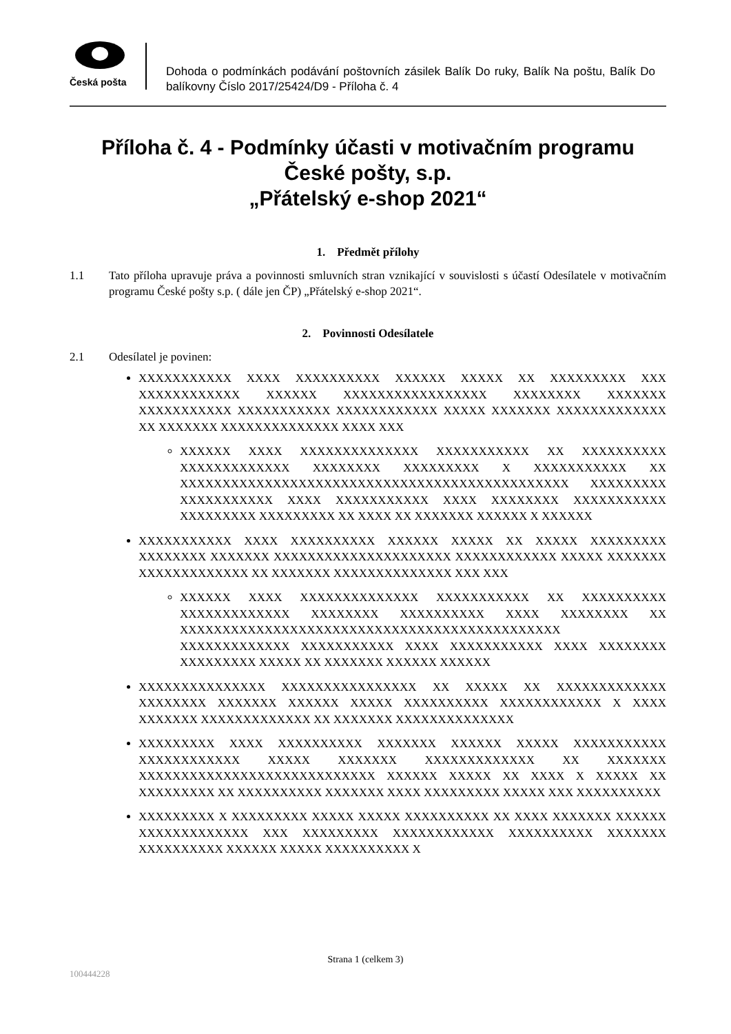Česká pošta
Dohoda o podmínkách podávání poštovních zásilek Balík Do ruky, Balík Na poštu, Balík Do balíkovny Číslo 2017/25424/D9 - Příloha č. 4
Příloha č. 4 - Podmínky účasti v motivačním programu České pošty, s.p.
„Přátelský e-shop 2021“
1. Předmět přílohy
1.1 Tato příloha upravuje práva a povinnosti smluvních stran vznikající v souvislosti s účastí Odesílatele v motivačním programu České pošty s.p. ( dále jen ČP) „Přátelský e-shop 2021“.
2. Povinnosti Odesílatele
2.1 Odesílatel je povinen:
XXXXXXXXXXX XXXX XXXXXXXXXX XXXXXX XXXXX XX XXXXXXXXX XXX XXXXXXXXXXXX XXXXXX XXXXXXXXXXXXXXXXX XXXXXXXX XXXXXXX XXXXXXXXXXX XXXXXXXXXXX XXXXXXXXXXXX XXXXX XXXXXXX XXXXXXXXXXXXX XX XXXXXXX XXXXXXXXXXXXXX XXXX XXX
XXXXXX XXXX XXXXXXXXXXXXXX XXXXXXXXXXX XX XXXXXXXXXX XXXXXXXXXXXXX XXXXXXXX XXXXXXXXX X XXXXXXXXXXX XX XXXXXXXXXXXXXXXXXXXXXXXXXXXXXXXXXXXXXXXXXXXXXX XXXXXXXXX XXXXXXXXXXX XXXX XXXXXXXXXXX XXXX XXXXXXXX XXXXXXXXXXX XXXXXXXXX XXXXXXXXX XX XXXX XX XXXXXXX XXXXXX X XXXXXX
XXXXXXXXXXX XXXX XXXXXXXXXX XXXXXX XXXXX XX XXXXX XXXXXXXXX XXXXXXXX XXXXXXX XXXXXXXXXXXXXXXXXXXXX XXXXXXXXXXXX XXXXX XXXXXXX XXXXXXXXXXXXX XX XXXXXXX XXXXXXXXXXXXXX XXX XXX
XXXXXX XXXX XXXXXXXXXXXXXX XXXXXXXXXXX XX XXXXXXXXXX XXXXXXXXXXXXX XXXXXXXX XXXXXXXXXX XXXX XXXXXXXX XX XXXXXXXXXXXXXXXXXXXXXXXXXXXXXXXXXXXXXXXXXXXXX XXXXXXXXXXXXX XXXXXXXXXXX XXXX XXXXXXXXXXX XXXX XXXXXXXX XXXXXXXXX XXXXX XX XXXXXXX XXXXXX XXXXXX
XXXXXXXXXXXXXXX XXXXXXXXXXXXXXXX XX XXXXX XX XXXXXXXXXXXXX XXXXXXXX XXXXXXX XXXXXX XXXXX XXXXXXXXXX XXXXXXXXXXXX X XXXX XXXXXXX XXXXXXXXXXXXX XX XXXXXXX XXXXXXXXXXXXXX
XXXXXXXXX XXXX XXXXXXXXXX XXXXXXX XXXXXX XXXXX XXXXXXXXXXX XXXXXXXXXXXX XXXXX XXXXXXX XXXXXXXXXXXXX XX XXXXXXX XXXXXXXXXXXXXXXXXXXXXXXXXXXX XXXXXX XXXXX XX XXXX X XXXXX XX XXXXXXXXX XX XXXXXXXXXX XXXXXXX XXXX XXXXXXXXX XXXXX XXX XXXXXXXXXX
XXXXXXXXX X XXXXXXXXX XXXXX XXXXX XXXXXXXXXX XX XXXX XXXXXXX XXXXXX XXXXXXXXXXXXX XXX XXXXXXXXX XXXXXXXXXXXX XXXXXXXXXX XXXXXXX XXXXXXXXXX XXXXXX XXXXX XXXXXXXXXX X
Strana 1 (celkem 3)
100444228